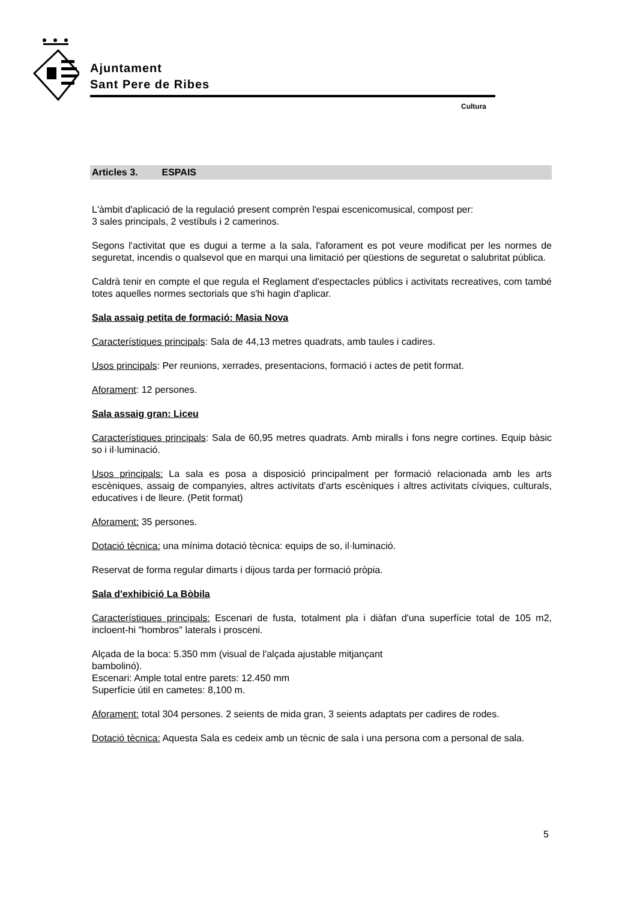Ajuntament
Sant Pere de Ribes
Cultura
Articles 3. ESPAIS
L'àmbit d'aplicació de la regulació present comprèn l'espai escenicomusical, compost per:
3 sales principals, 2 vestíbuls i 2 camerinos.
Segons l'activitat que es dugui a terme a la sala, l'aforament es pot veure modificat per les normes de seguretat, incendis o qualsevol que en marqui una limitació per qüestions de seguretat o salubritat pública.
Caldrà tenir en compte el que regula el Reglament d'espectacles públics i activitats recreatives, com també totes aquelles normes sectorials que s'hi hagin d'aplicar.
Sala assaig petita de formació: Masia Nova
Característiques principals: Sala de 44,13 metres quadrats, amb taules i cadires.
Usos principals: Per reunions, xerrades, presentacions, formació i actes de petit format.
Aforament: 12 persones.
Sala assaig gran: Liceu
Característiques principals: Sala de 60,95 metres quadrats. Amb miralls i fons negre cortines. Equip bàsic so i il·luminació.
Usos principals: La sala es posa a disposició principalment per formació relacionada amb les arts escèniques, assaig de companyies, altres activitats d'arts escèniques i altres activitats cíviques, culturals, educatives i de lleure. (Petit format)
Aforament: 35 persones.
Dotació tècnica: una mínima dotació tècnica: equips de so, il·luminació.
Reservat de forma regular dimarts i dijous tarda per formació pròpia.
Sala d'exhibició La Bòbila
Característiques principals: Escenari de fusta, totalment pla i diàfan d'una superfície total de 105 m2, incloent-hi "hombros" laterals i prosceni.
Alçada de la boca: 5.350 mm (visual de l'alçada ajustable mitjançant
bambolinó).
Escenari: Ample total entre parets: 12.450 mm
Superfície útil en cametes: 8,100 m.
Aforament: total 304 persones. 2 seients de mida gran, 3 seients adaptats per cadires de rodes.
Dotació tècnica: Aquesta Sala es cedeix amb un tècnic de sala i una persona com a personal de sala.
5